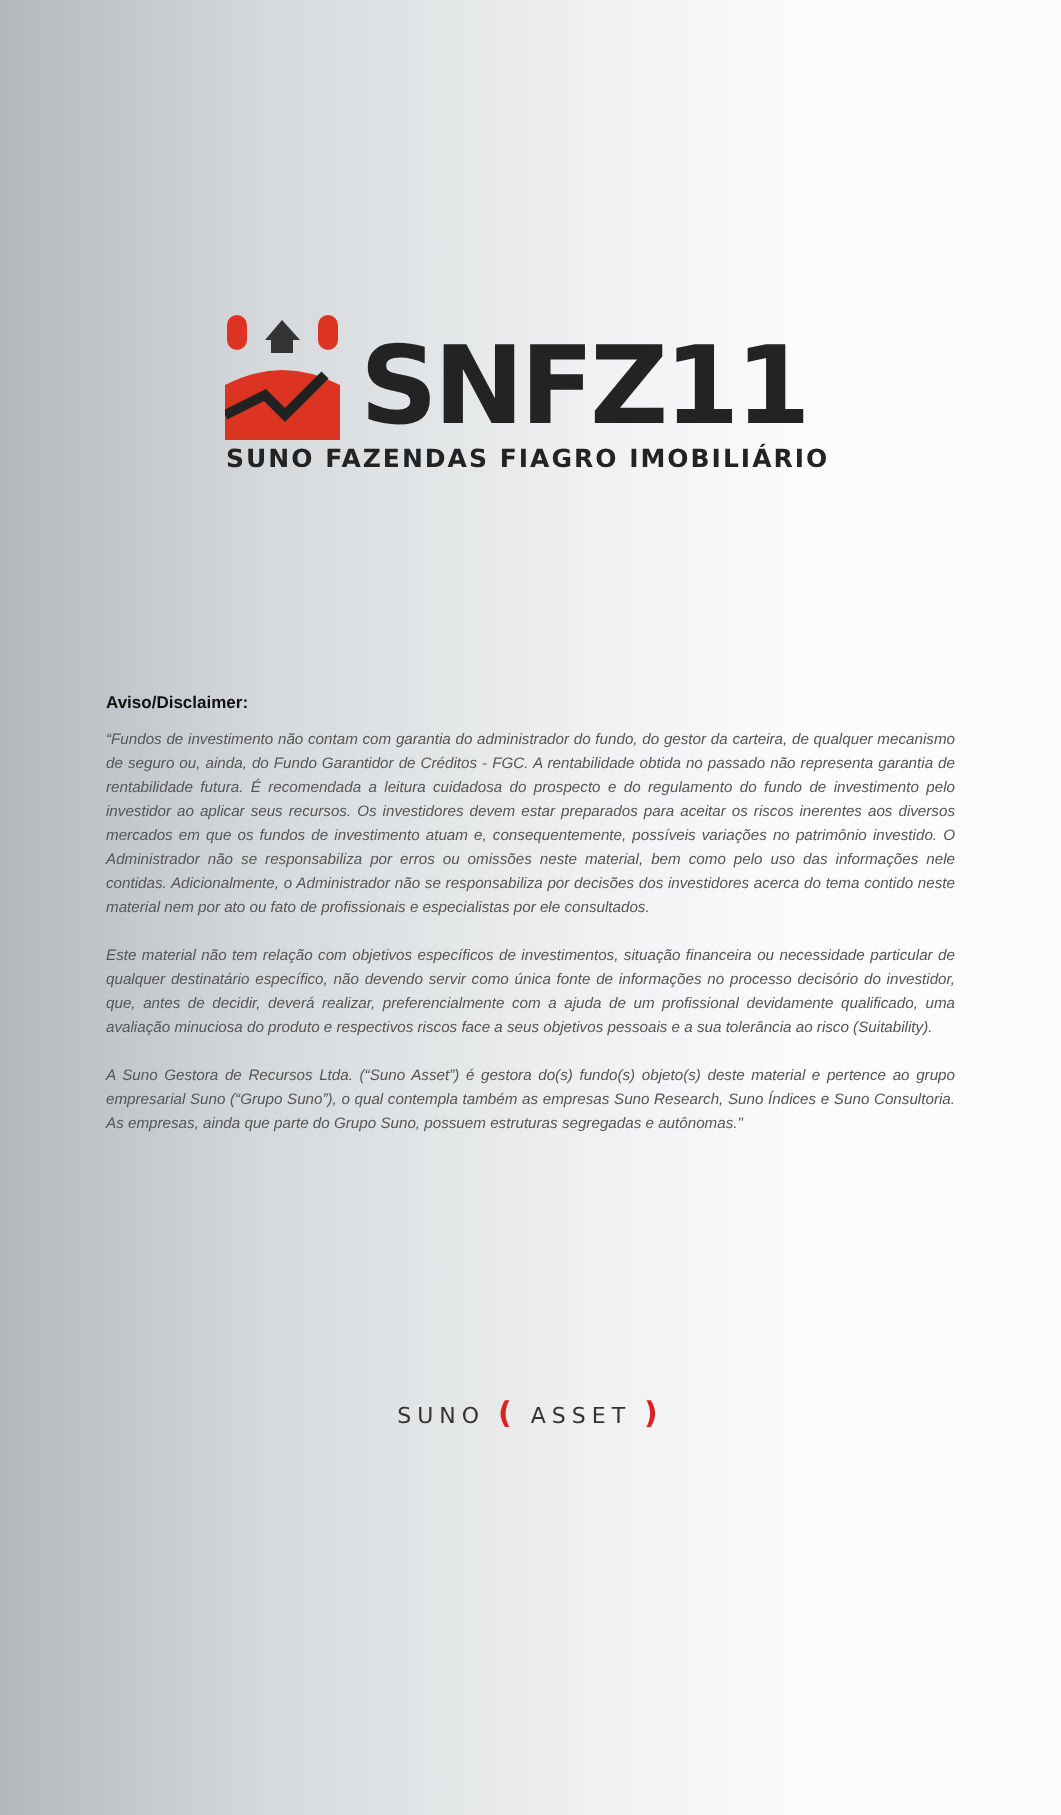SNFZ11
SUNO FAZENDAS FIAGRO IMOBILIÁRIO
Aviso/Disclaimer:
“Fundos de investimento não contam com garantia do administrador do fundo, do gestor da carteira, de qualquer mecanismo de seguro ou, ainda, do Fundo Garantidor de Créditos - FGC. A rentabilidade obtida no passado não representa garantia de rentabilidade futura. É recomendada a leitura cuidadosa do prospecto e do regulamento do fundo de investimento pelo investidor ao aplicar seus recursos. Os investidores devem estar preparados para aceitar os riscos inerentes aos diversos mercados em que os fundos de investimento atuam e, consequentemente, possíveis variações no patrimônio investido. O Administrador não se responsabiliza por erros ou omissões neste material, bem como pelo uso das informações nele contidas. Adicionalmente, o Administrador não se responsabiliza por decisões dos investidores acerca do tema contido neste material nem por ato ou fato de profissionais e especialistas por ele consultados.
Este material não tem relação com objetivos específicos de investimentos, situação financeira ou necessidade particular de qualquer destinatário específico, não devendo servir como única fonte de informações no processo decisório do investidor, que, antes de decidir, deverá realizar, preferencialmente com a ajuda de um profissional devidamente qualificado, uma avaliação minuciosa do produto e respectivos riscos face a seus objetivos pessoais e a sua tolerância ao risco (Suitability).
A Suno Gestora de Recursos Ltda. (“Suno Asset”) é gestora do(s) fundo(s) objeto(s) deste material e pertence ao grupo empresarial Suno (“Grupo Suno”), o qual contempla também as empresas Suno Research, Suno Índices e Suno Consultoria. As empresas, ainda que parte do Grupo Suno, possuem estruturas segregadas e autônomas."
SUNO ( ASSET )